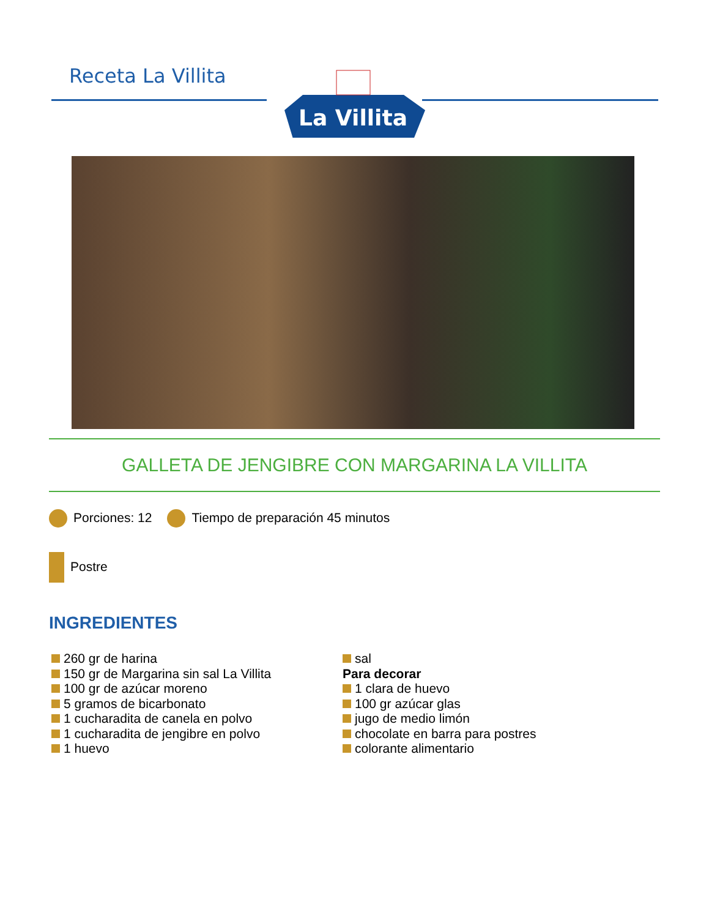Receta La Villita
La Villita
GALLETA DE JENGIBRE CON MARGARINA LA VILLITA
Porciones: 12 Tiempo de preparación 45 minutos
Postre
INGREDIENTES
260 gr de harina
150 gr de Margarina sin sal La Villita
100 gr de azúcar moreno
5 gramos de bicarbonato
1 cucharadita de canela en polvo
1 cucharadita de jengibre en polvo
1 huevo
sal
Para decorar
1 clara de huevo
100 gr azúcar glas
jugo de medio limón
chocolate en barra para postres
colorante alimentario